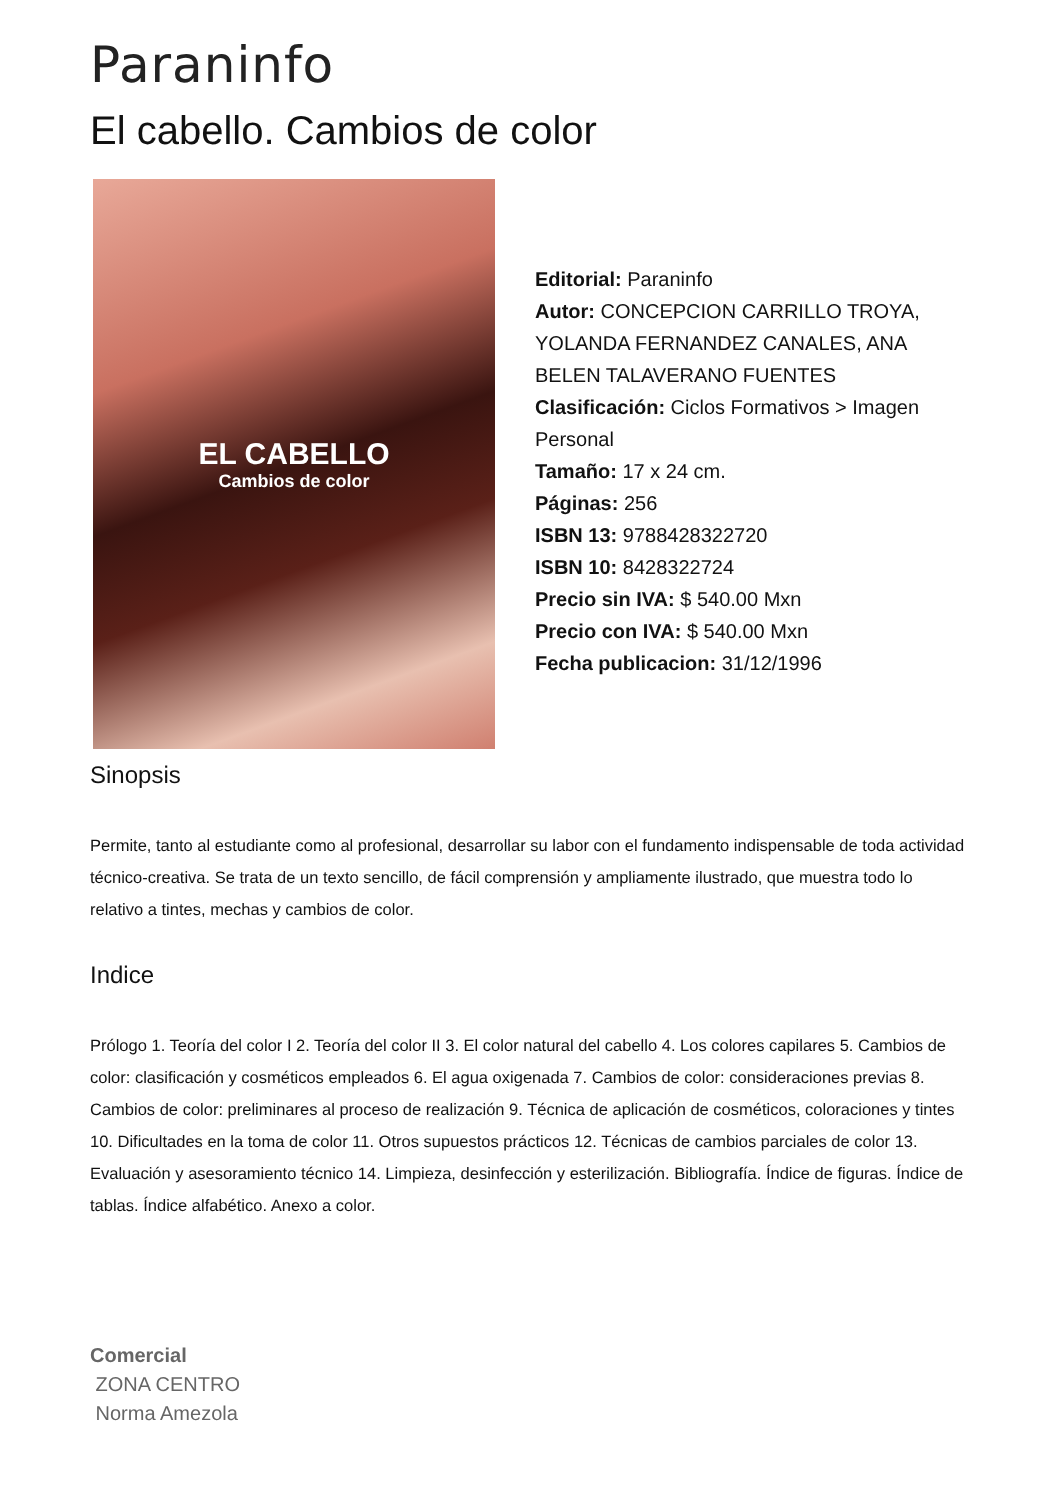Paraninfo
El cabello. Cambios de color
EL CABELLO
Cambios de color
Editorial: Paraninfo
Autor: CONCEPCION CARRILLO TROYA, YOLANDA FERNANDEZ CANALES, ANA BELEN TALAVERANO FUENTES
Clasificación: Ciclos Formativos > Imagen Personal
Tamaño: 17 x 24 cm.
Páginas: 256
ISBN 13: 9788428322720
ISBN 10: 8428322724
Precio sin IVA: $ 540.00 Mxn
Precio con IVA: $ 540.00 Mxn
Fecha publicacion: 31/12/1996
Sinopsis
Permite, tanto al estudiante como al profesional, desarrollar su labor con el fundamento indispensable de toda actividad técnico-creativa. Se trata de un texto sencillo, de fácil comprensión y ampliamente ilustrado, que muestra todo lo relativo a tintes, mechas y cambios de color.
Indice
Prólogo 1. Teoría del color I 2. Teoría del color II 3. El color natural del cabello 4. Los colores capilares 5. Cambios de color: clasificación y cosméticos empleados 6. El agua oxigenada 7. Cambios de color: consideraciones previas 8. Cambios de color: preliminares al proceso de realización 9. Técnica de aplicación de cosméticos, coloraciones y tintes 10. Dificultades en la toma de color 11. Otros supuestos prácticos 12. Técnicas de cambios parciales de color 13. Evaluación y asesoramiento técnico 14. Limpieza, desinfección y esterilización. Bibliografía. Índice de figuras. Índice de tablas. Índice alfabético. Anexo a color.
Comercial
ZONA CENTRO
Norma Amezola